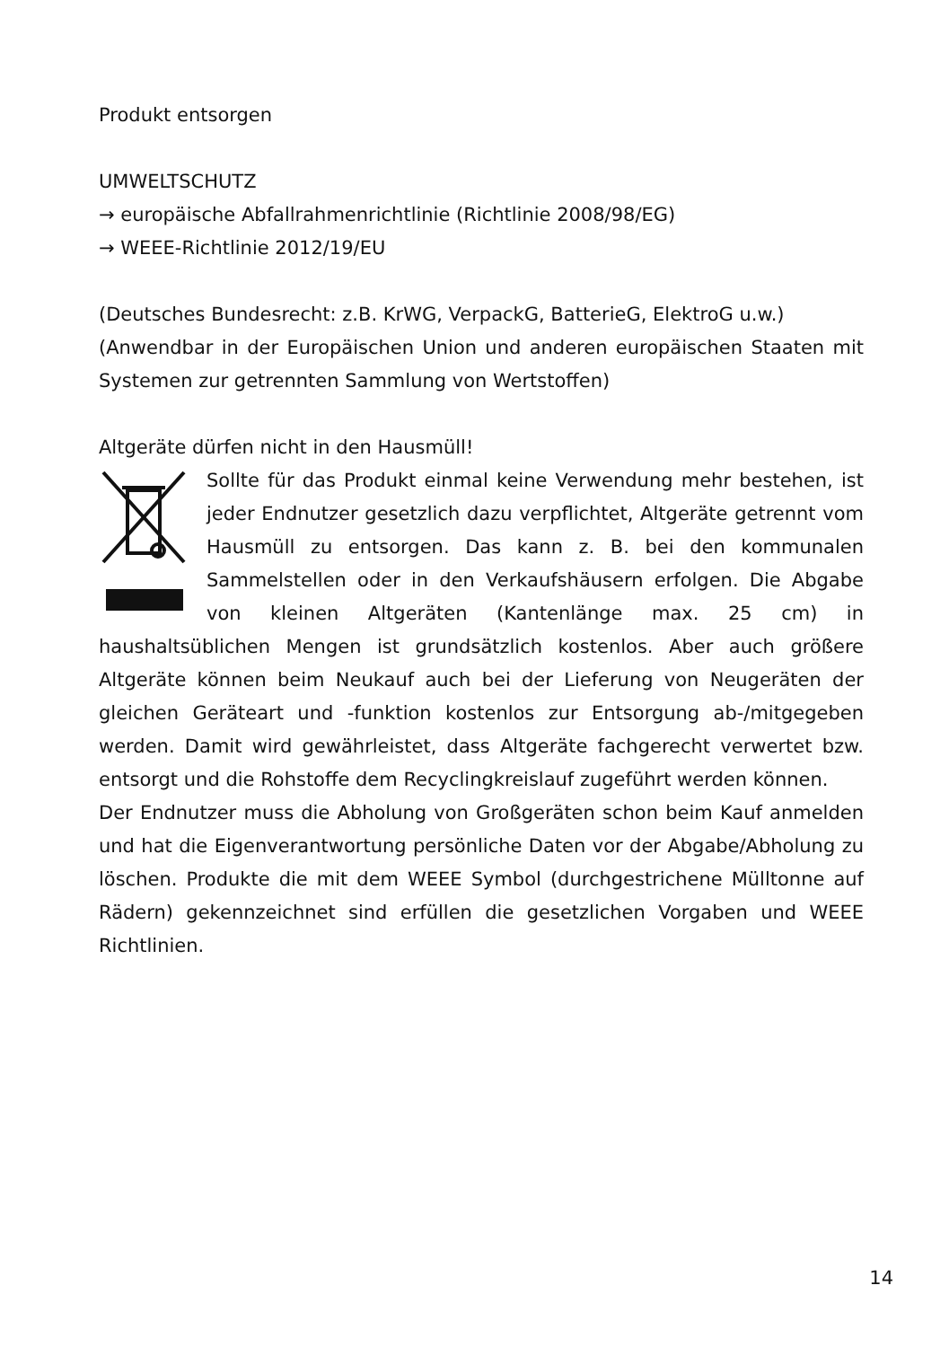Produkt entsorgen
UMWELTSCHUTZ
→ europäische Abfallrahmenrichtlinie (Richtlinie 2008/98/EG)
→ WEEE-Richtlinie 2012/19/EU
(Deutsches Bundesrecht: z.B. KrWG, VerpackG, BatterieG, ElektroG u.w.)
(Anwendbar in der Europäischen Union und anderen europäischen Staaten mit Systemen zur getrennten Sammlung von Wertstoffen)
Altgeräte dürfen nicht in den Hausmüll!
Sollte für das Produkt einmal keine Verwendung mehr bestehen, ist jeder Endnutzer gesetzlich dazu verpflichtet, Altgeräte getrennt vom Hausmüll zu entsorgen. Das kann z. B. bei den kommunalen Sammelstellen oder in den Verkaufshäusern erfolgen. Die Abgabe von kleinen Altgeräten (Kantenlänge max. 25 cm) in haushaltsüblichen Mengen ist grundsätzlich kostenlos. Aber auch größere Altgeräte können beim Neukauf auch bei der Lieferung von Neugeräten der gleichen Geräteart und -funktion kostenlos zur Entsorgung ab-/mitgegeben werden. Damit wird gewährleistet, dass Altgeräte fachgerecht verwertet bzw. entsorgt und die Rohstoffe dem Recyclingkreislauf zugeführt werden können.
Der Endnutzer muss die Abholung von Großgeräten schon beim Kauf anmelden und hat die Eigenverantwortung persönliche Daten vor der Abgabe/Abholung zu löschen. Produkte die mit dem WEEE Symbol (durchgestrichene Mülltonne auf Rädern) gekennzeichnet sind erfüllen die gesetzlichen Vorgaben und WEEE Richtlinien.
14